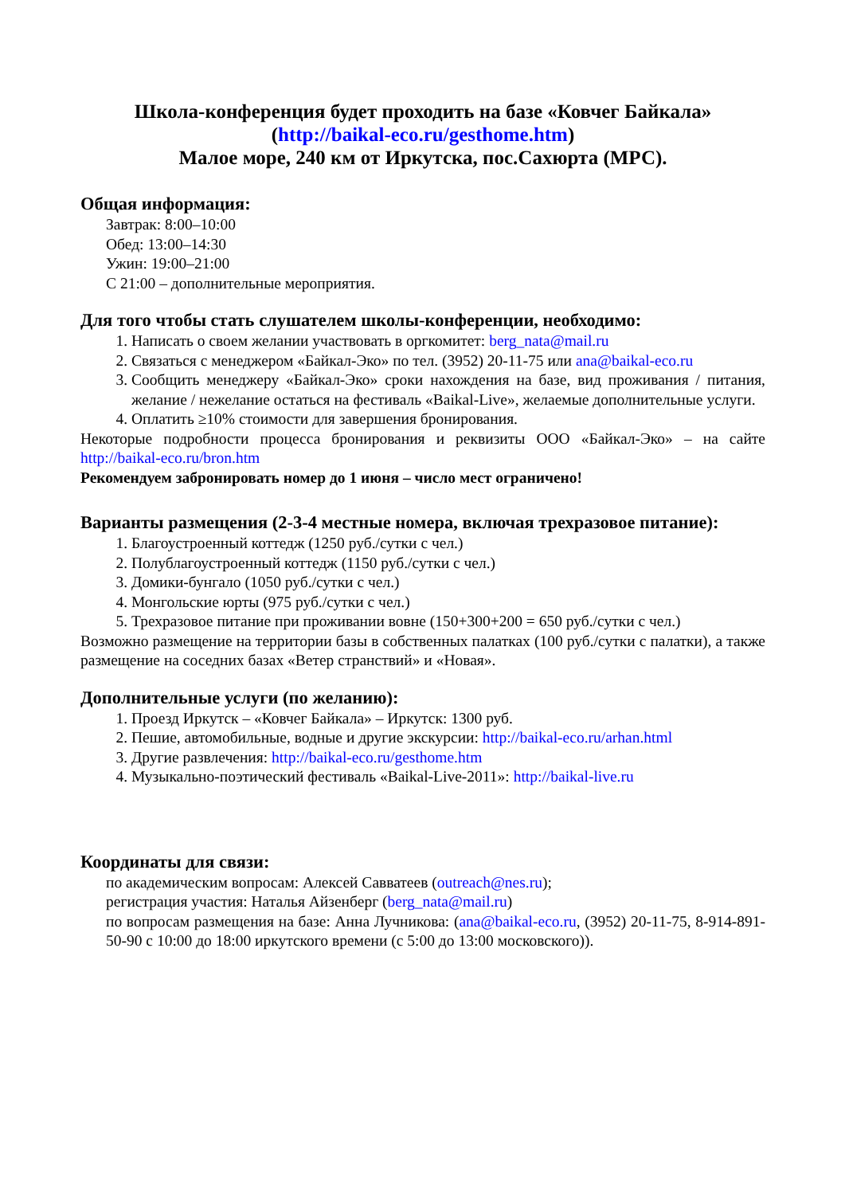Школа-конференция будет проходить на базе «Ковчег Байкала»
(http://baikal-eco.ru/gesthome.htm)
Малое море, 240 км от Иркутска, пос.Сахюрта (МРС).
Общая информация:
Завтрак: 8:00–10:00
Обед: 13:00–14:30
Ужин: 19:00–21:00
С 21:00 – дополнительные мероприятия.
Для того чтобы стать слушателем школы-конференции, необходимо:
1. Написать о своем желании участвовать в оргкомитет: berg_nata@mail.ru
2. Связаться с менеджером «Байкал-Эко» по тел. (3952) 20-11-75 или ana@baikal-eco.ru
3. Сообщить менеджеру «Байкал-Эко» сроки нахождения на базе, вид проживания / питания, желание / нежелание остаться на фестиваль «Baikal-Live», желаемые дополнительные услуги.
4. Оплатить ≥10% стоимости для завершения бронирования.
Некоторые подробности процесса бронирования и реквизиты ООО «Байкал-Эко» – на сайте http://baikal-eco.ru/bron.htm
Рекомендуем забронировать номер до 1 июня – число мест ограничено!
Варианты размещения (2-3-4 местные номера, включая трехразовое питание):
1. Благоустроенный коттедж (1250 руб./сутки с чел.)
2. Полублагоустроенный коттедж (1150 руб./сутки с чел.)
3. Домики-бунгало (1050 руб./сутки с чел.)
4. Монгольские юрты (975 руб./сутки с чел.)
5. Трехразовое питание при проживании вовне (150+300+200 = 650 руб./сутки с чел.)
Возможно размещение на территории базы в собственных палатках (100 руб./сутки с палатки), а также размещение на соседних базах «Ветер странствий» и «Новая».
Дополнительные услуги (по желанию):
1. Проезд Иркутск – «Ковчег Байкала» – Иркутск: 1300 руб.
2. Пешие, автомобильные, водные и другие экскурсии: http://baikal-eco.ru/arhan.html
3. Другие развлечения: http://baikal-eco.ru/gesthome.htm
4. Музыкально-поэтический фестиваль «Baikal-Live-2011»: http://baikal-live.ru
Координаты для связи:
по академическим вопросам: Алексей Савватеев (outreach@nes.ru);
регистрация участия: Наталья Айзенберг (berg_nata@mail.ru)
по вопросам размещения на базе: Анна Лучникова: (ana@baikal-eco.ru, (3952) 20-11-75, 8-914-891-50-90 с 10:00 до 18:00 иркутского времени (с 5:00 до 13:00 московского)).